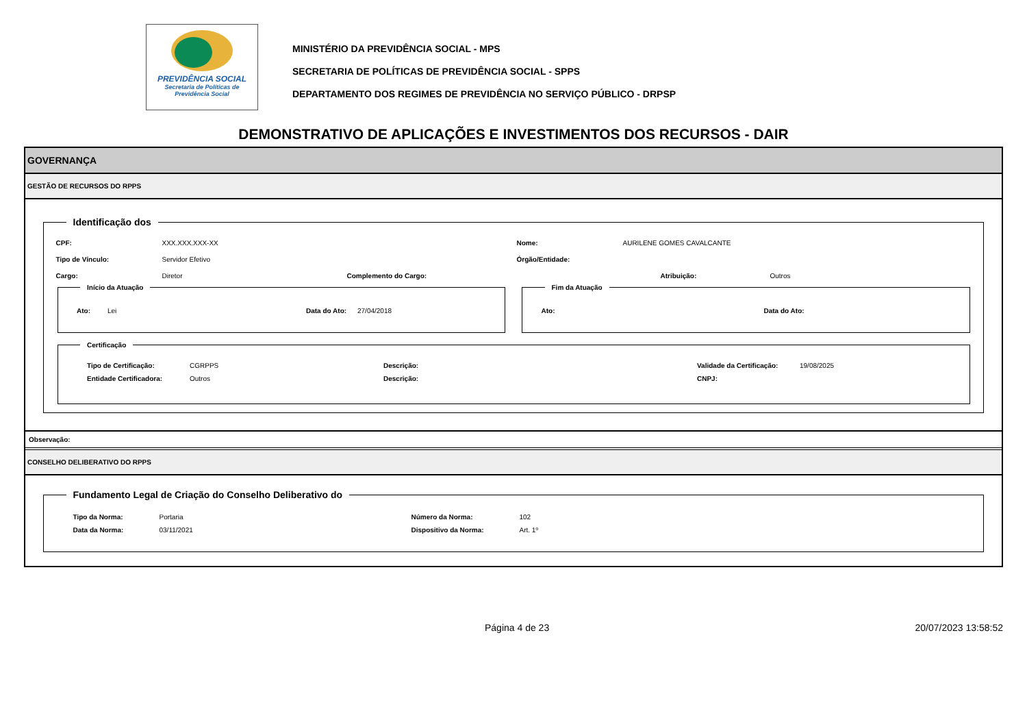PREVIDÊNCIA SOCIAL
Secretaria de Políticas de
Previdência Social
MINISTÉRIO DA PREVIDÊNCIA SOCIAL - MPS
SECRETARIA DE POLÍTICAS DE PREVIDÊNCIA SOCIAL - SPPS
DEPARTAMENTO DOS REGIMES DE PREVIDÊNCIA NO SERVIÇO PÚBLICO - DRPSP
DEMONSTRATIVO DE APLICAÇÕES E INVESTIMENTOS DOS RECURSOS - DAIR
GOVERNANÇA
GESTÃO DE RECURSOS DO RPPS
Identificação dos
CPF: XXX.XXX.XXX-XX Nome: AURILENE GOMES CAVALCANTE
Tipo de Vínculo: Servidor Efetivo Órgão/Entidade:
Cargo: Diretor Complemento do Cargo: Atribuição: Outros
Início da Atuação
Ato: Lei Data do Ato: 27/04/2018
Fim da Atuação
Ato: Data do Ato:
Certificação
Tipo de Certificação: CGRPPS Descrição: Validade da Certificação: 19/08/2025
Entidade Certificadora: Outros Descrição: CNPJ:
Observação:
CONSELHO DELIBERATIVO DO RPPS
Fundamento Legal de Criação do Conselho Deliberativo do
Tipo da Norma: Portaria Número da Norma: 102
Data da Norma: 03/11/2021 Dispositivo da Norma: Art. 1º
Página 4 de 23 20/07/2023 13:58:52